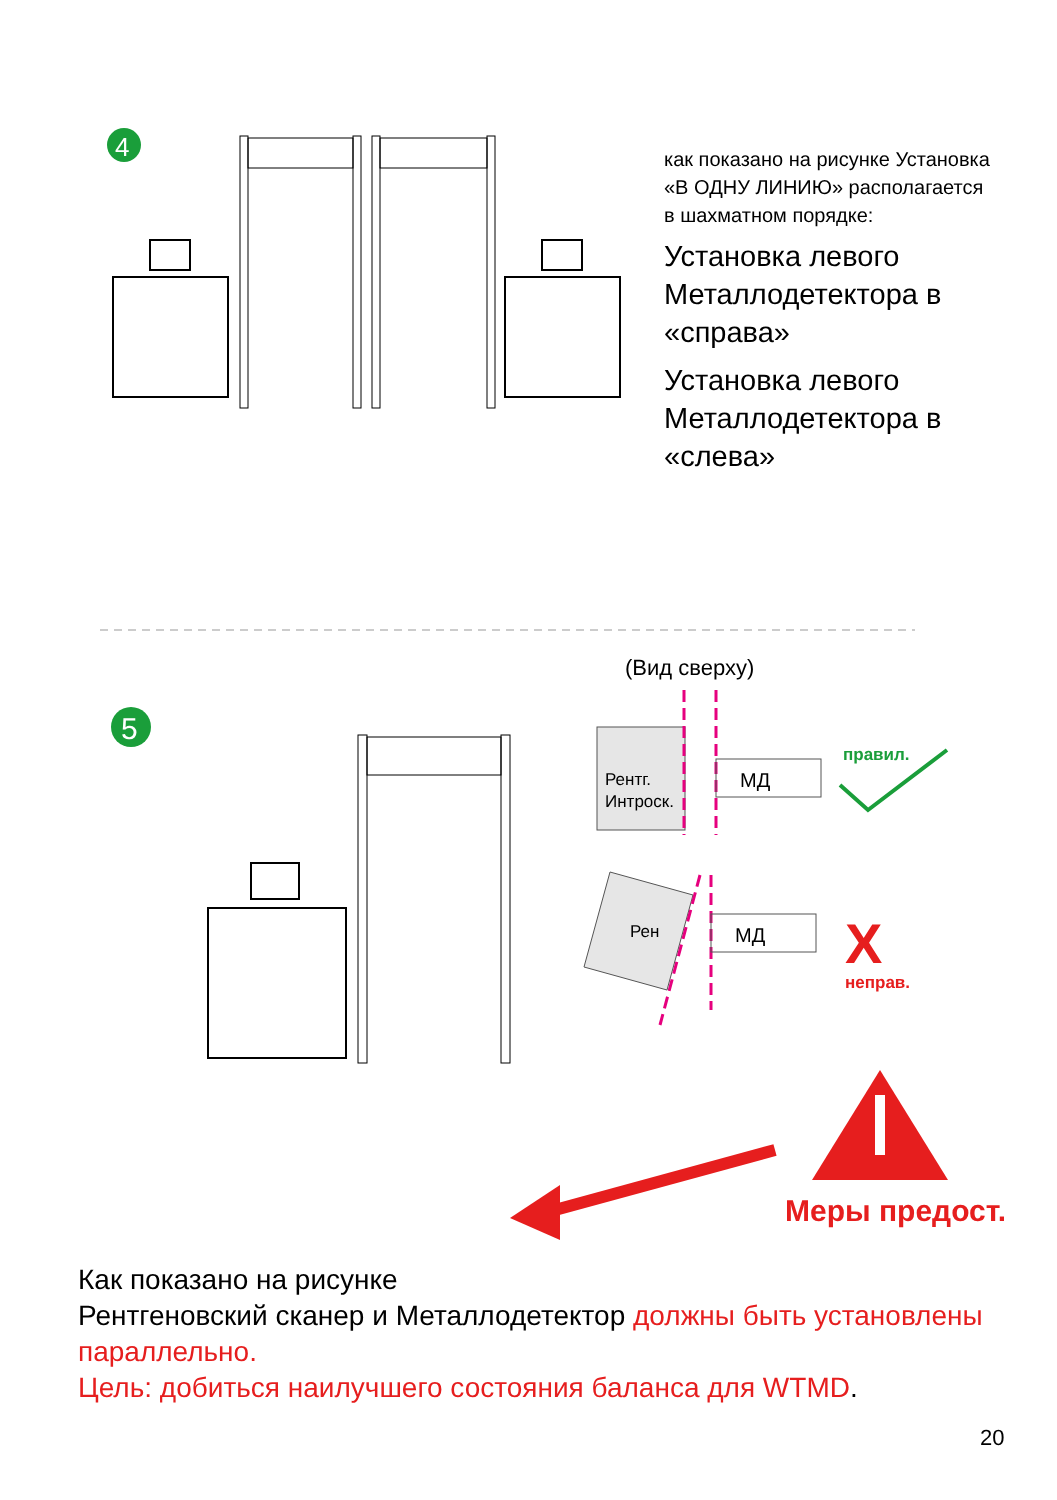4
5
Рентг.
Интроск.
МД
правил.
Рен
МД
X
неправ.
как показано на рисунке Установка «В ОДНУ ЛИНИЮ» располагается в шахматном порядке:
Установка левого Металлодетектора в «справа»
Установка левого Металлодетектора в «слева»
(Вид сверху)
Меры предост.
Как показано на рисунке
Рентгеновский сканер и Металлодетектор должны быть установлены параллельно.
Цель: добиться наилучшего состояния баланса для WTMD.
20